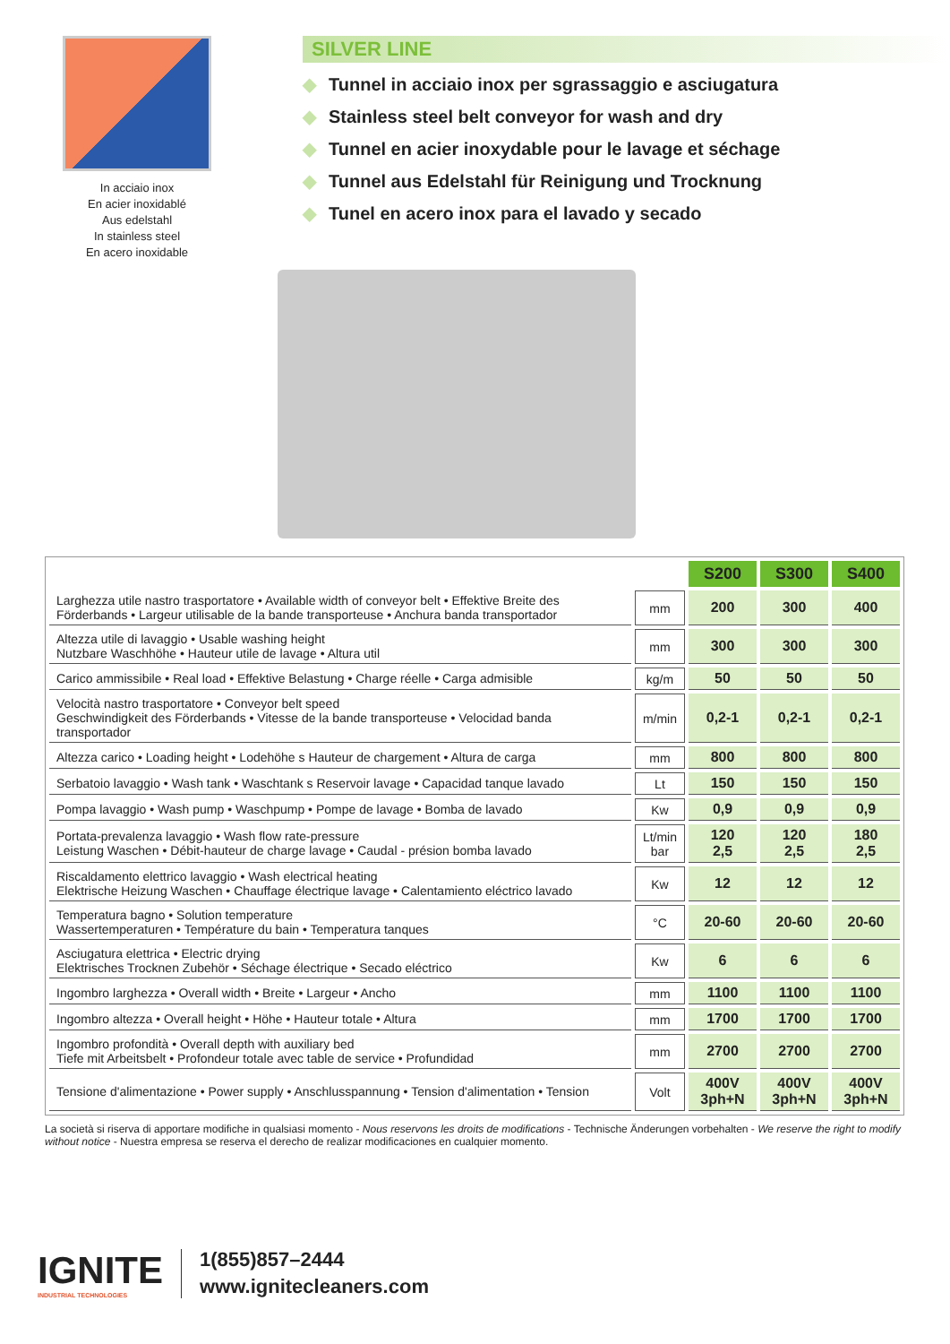In acciaio inox
En acier inoxidablé
Aus edelstahl
In stainless steel
En acero inoxidable
SILVER LINE
◆ Tunnel in acciaio inox per sgrassaggio e asciugatura
◆ Stainless steel belt conveyor for wash and dry
◆ Tunnel en acier inoxydable pour le lavage et séchage
◆ Tunnel aus Edelstahl für Reinigung und Trocknung
◆ Tunel en acero inox para el lavado y secado
| | | S200 | S300 | S400 |
| --- | --- | --- | --- | --- |
| Larghezza utile nastro trasportatore • Available width of conveyor belt • Effektive Breite des Förderbands • Largeur utilisable de la bande transporteuse • Anchura banda transportador | mm | 200 | 300 | 400 |
| Altezza utile di lavaggio • Usable washing height Nutzbare Waschhöhe • Hauteur utile de lavage • Altura util | mm | 300 | 300 | 300 |
| Carico ammissibile • Real load • Effektive Belastung • Charge réelle • Carga admisible | kg/m | 50 | 50 | 50 |
| Velocità nastro trasportatore • Conveyor belt speed Geschwindigkeit des Förderbands • Vitesse de la bande transporteuse • Velocidad banda transportador | m/min | 0,2-1 | 0,2-1 | 0,2-1 |
| Altezza carico • Loading height • Lodehöhe s Hauteur de chargement • Altura de carga | mm | 800 | 800 | 800 |
| Serbatoio lavaggio • Wash tank • Waschtank s Reservoir lavage • Capacidad tanque lavado | Lt | 150 | 150 | 150 |
| Pompa lavaggio • Wash pump • Waschpump • Pompe de lavage • Bomba de lavado | Kw | 0,9 | 0,9 | 0,9 |
| Portata-prevalenza lavaggio • Wash flow rate-pressure Leistung Waschen • Débit-hauteur de charge lavage • Caudal - présion bomba lavado | Lt/min bar | 120 2,5 | 120 2,5 | 180 2,5 |
| Riscaldamento elettrico lavaggio • Wash electrical heating Elektrische Heizung Waschen • Chauffage électrique lavage • Calentamiento eléctrico lavado | Kw | 12 | 12 | 12 |
| Temperatura bagno • Solution temperature Wassertemperaturen • Température du bain • Temperatura tanques | °C | 20-60 | 20-60 | 20-60 |
| Asciugatura elettrica • Electric drying Elektrisches Trocknen Zubehör • Séchage électrique • Secado eléctrico | Kw | 6 | 6 | 6 |
| Ingombro larghezza • Overall width • Breite • Largeur • Ancho | mm | 1100 | 1100 | 1100 |
| Ingombro altezza • Overall height • Höhe • Hauteur totale • Altura | mm | 1700 | 1700 | 1700 |
| Ingombro profondità • Overall depth with auxiliary bed Tiefe mit Arbeitsbelt • Profondeur totale avec table de service • Profundidad | mm | 2700 | 2700 | 2700 |
| Tensione d'alimentazione • Power supply • Anschlusspannung • Tension d'alimentation • Tension | Volt | 400V 3ph+N | 400V 3ph+N | 400V 3ph+N |
La società si riserva di apportare modifiche in qualsiasi momento - Nous reservons les droits de modifications - Technische Änderungen vorbehalten - We reserve the right to modify without notice - Nuestra empresa se reserva el derecho de realizar modificaciones en cualquier momento.
IGNITE
INDUSTRIAL TECHNOLOGIES
1(855)857–2444
www.ignitecleaners.com